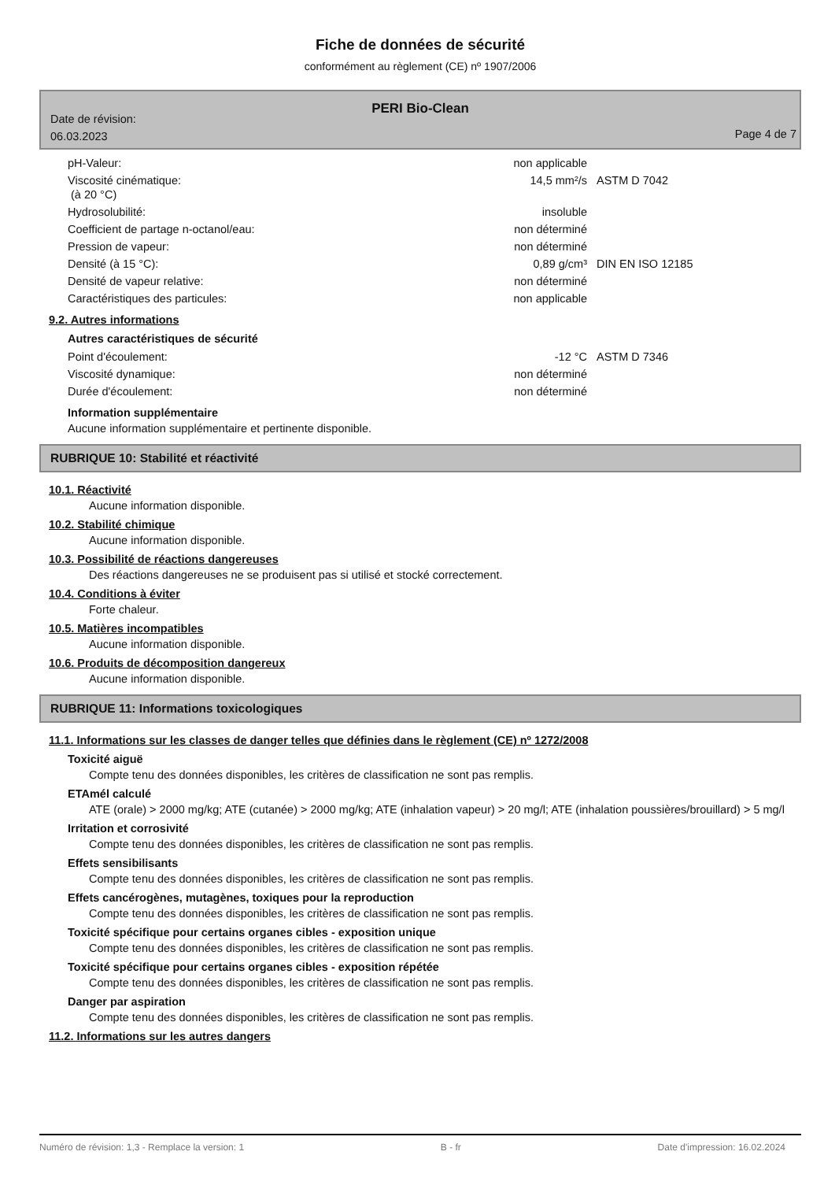Fiche de données de sécurité
conformément au règlement (CE) nº 1907/2006
PERI Bio-Clean
Date de révision:
06.03.2023
Page 4 de 7
| pH-Valeur: | non applicable | |
| Viscosité cinématique: (à 20 °C) | 14,5 mm²/s | ASTM D 7042 |
| Hydrosolubilité: | insoluble | |
| Coefficient de partage n-octanol/eau: | non déterminé | |
| Pression de vapeur: | non déterminé | |
| Densité (à 15 °C): | 0,89 g/cm³ | DIN EN ISO 12185 |
| Densité de vapeur relative: | non déterminé | |
| Caractéristiques des particules: | non applicable | |
9.2. Autres informations
Autres caractéristiques de sécurité
| Point d'écoulement: | -12 °C | ASTM D 7346 |
| Viscosité dynamique: | non déterminé | |
| Durée d'écoulement: | non déterminé | |
Information supplémentaire
Aucune information supplémentaire et pertinente disponible.
RUBRIQUE 10: Stabilité et réactivité
10.1. Réactivité
Aucune information disponible.
10.2. Stabilité chimique
Aucune information disponible.
10.3. Possibilité de réactions dangereuses
Des réactions dangereuses ne se produisent pas si utilisé et stocké correctement.
10.4. Conditions à éviter
Forte chaleur.
10.5. Matières incompatibles
Aucune information disponible.
10.6. Produits de décomposition dangereux
Aucune information disponible.
RUBRIQUE 11: Informations toxicologiques
11.1. Informations sur les classes de danger telles que définies dans le règlement (CE) nº 1272/2008
Toxicité aiguë
Compte tenu des données disponibles, les critères de classification ne sont pas remplis.
ETAmél calculé
ATE (orale) > 2000 mg/kg; ATE (cutanée) > 2000 mg/kg; ATE (inhalation vapeur) > 20 mg/l; ATE (inhalation poussières/brouillard) > 5 mg/l
Irritation et corrosivité
Compte tenu des données disponibles, les critères de classification ne sont pas remplis.
Effets sensibilisants
Compte tenu des données disponibles, les critères de classification ne sont pas remplis.
Effets cancérogènes, mutagènes, toxiques pour la reproduction
Compte tenu des données disponibles, les critères de classification ne sont pas remplis.
Toxicité spécifique pour certains organes cibles - exposition unique
Compte tenu des données disponibles, les critères de classification ne sont pas remplis.
Toxicité spécifique pour certains organes cibles - exposition répétée
Compte tenu des données disponibles, les critères de classification ne sont pas remplis.
Danger par aspiration
Compte tenu des données disponibles, les critères de classification ne sont pas remplis.
11.2. Informations sur les autres dangers
Numéro de révision: 1,3 - Remplace la version: 1 B - fr Date d'impression: 16.02.2024